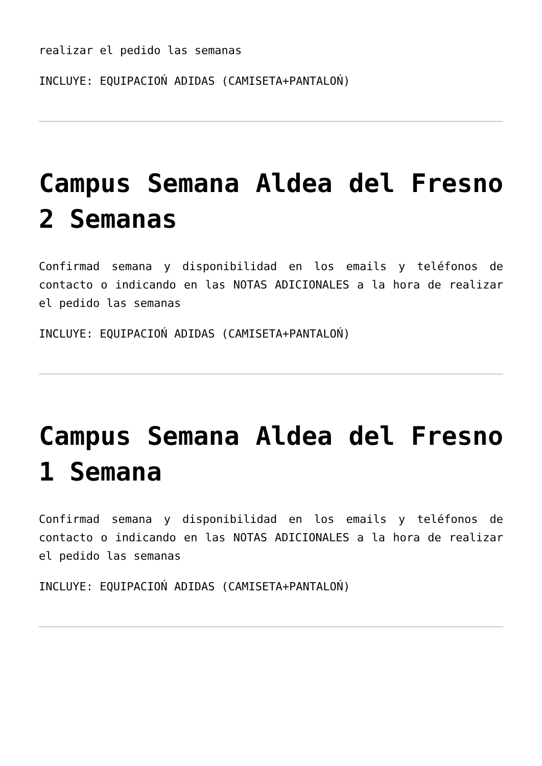realizar el pedido las semanas
INCLUYE: EQUIPACIOŃ ADIDAS (CAMISETA+PANTALOŃ)
Campus Semana Aldea del Fresno 2 Semanas
Confirmad semana y disponibilidad en los emails y teléfonos de contacto o indicando en las NOTAS ADICIONALES a la hora de realizar el pedido las semanas
INCLUYE: EQUIPACIOŃ ADIDAS (CAMISETA+PANTALOŃ)
Campus Semana Aldea del Fresno 1 Semana
Confirmad semana y disponibilidad en los emails y teléfonos de contacto o indicando en las NOTAS ADICIONALES a la hora de realizar el pedido las semanas
INCLUYE: EQUIPACIOŃ ADIDAS (CAMISETA+PANTALOŃ)